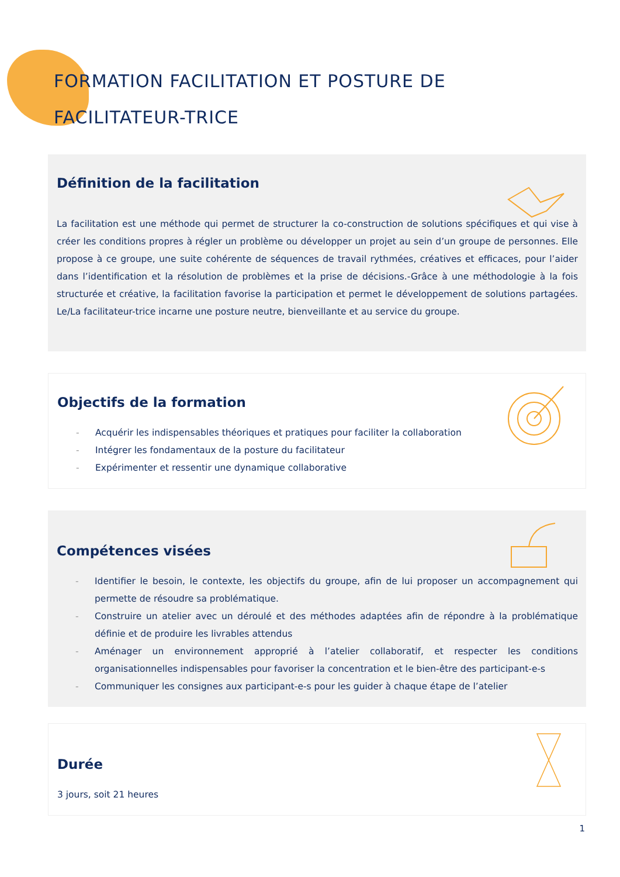FORMATION FACILITATION ET POSTURE DE
FACILITATEUR-TRICE
Définition de la facilitation
La facilitation est une méthode qui permet de structurer la co-construction de solutions spécifiques et qui vise à créer les conditions propres à régler un problème ou développer un projet au sein d’un groupe de personnes. Elle propose à ce groupe, une suite cohérente de séquences de travail rythmées, créatives et efficaces, pour l’aider dans l’identification et la résolution de problèmes et la prise de décisions.-Grâce à une méthodologie à la fois structurée et créative, la facilitation favorise la participation et permet le développement de solutions partagées. Le/La facilitateur-trice incarne une posture neutre, bienveillante et au service du groupe.
Objectifs de la formation
- Acquérir les indispensables théoriques et pratiques pour faciliter la collaboration
- Intégrer les fondamentaux de la posture du facilitateur
- Expérimenter et ressentir une dynamique collaborative
Compétences visées
- Identifier le besoin, le contexte, les objectifs du groupe, afin de lui proposer un accompagnement qui permette de résoudre sa problématique.
- Construire un atelier avec un déroulé et des méthodes adaptées afin de répondre à la problématique définie et de produire les livrables attendus
- Aménager un environnement approprié à l’atelier collaboratif, et respecter les conditions organisationnelles indispensables pour favoriser la concentration et le bien-être des participant-e-s
- Communiquer les consignes aux participant-e-s pour les guider à chaque étape de l’atelier
Durée
3 jours, soit 21 heures
1